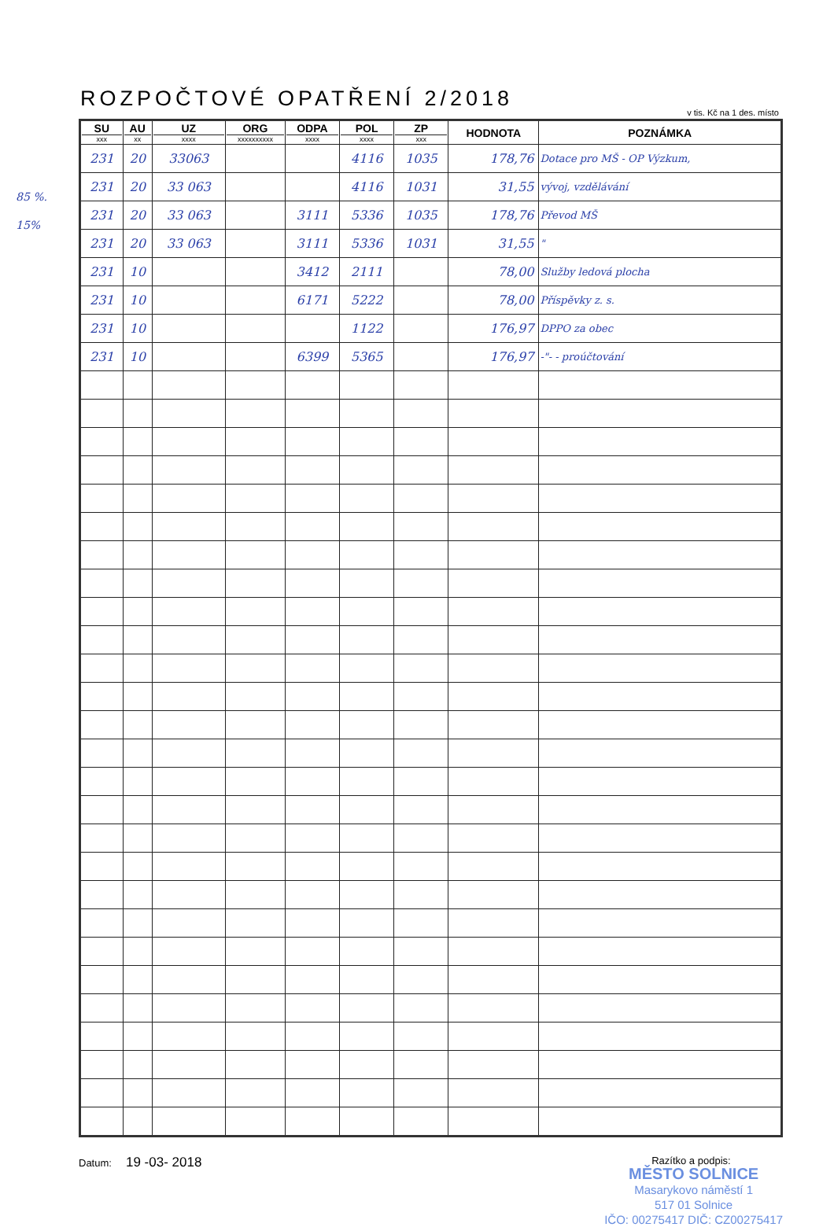85 %.
15%
ROZPOČTOVÉ OPATŘENÍ 2/2018
v tis. Kč na 1 des. místo
| SU xxx | AU xx | UZ xxxx | ORG xxxxxxxxxx | ODPA xxxx | POL xxxx | ZP xxx | HODNOTA | POZNÁMKA |
| --- | --- | --- | --- | --- | --- | --- | --- | --- |
| 231 | 20 | 33063 | | | 4116 | 1035 | 178,76 | Dotace pro MŠ - OP Výzkum, |
| 231 | 20 | 33 063 | | | 4116 | 1031 | 31,55 | vývoj, vzdělávání |
| 231 | 20 | 33 063 | | 3111 | 5336 | 1035 | 178,76 | Převod MŠ |
| 231 | 20 | 33 063 | | 3111 | 5336 | 1031 | 31,55 | " |
| 231 | 10 | | | 3412 | 2111 | | 78,00 | Služby ledová plocha |
| 231 | 10 | | | 6171 | 5222 | | 78,00 | Příspěvky z. s. |
| 231 | 10 | | | | 1122 | | 176,97 | DPPO za obec |
| 231 | 10 | | | 6399 | 5365 | | 176,97 | -"- - proúčtování |
Datum: 19 -03- 2018
Razítko a podpis:
MĚSTO SOLNICE
Masarykovo náměstí 1
517 01 Solnice
IČO: 00275417 DIČ: CZ00275417